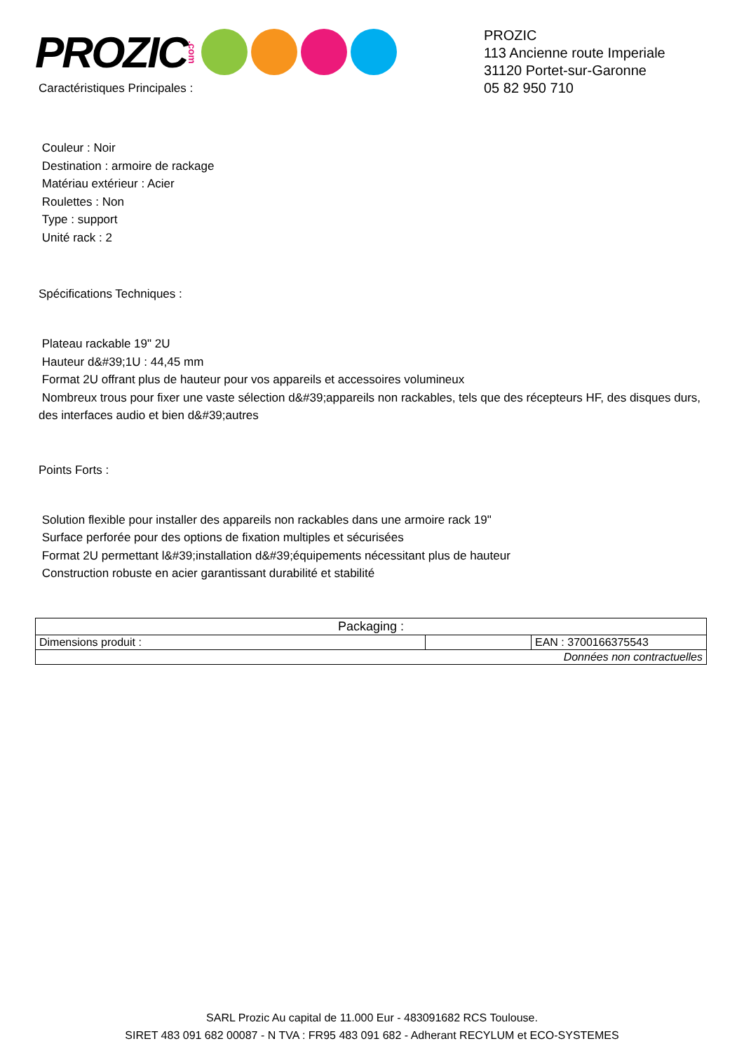PROZIC.com
Caractéristiques Principales :
PROZIC
113 Ancienne route Imperiale
31120 Portet-sur-Garonne
05 82 950 710
Couleur : Noir
Destination : armoire de rackage
Matériau extérieur : Acier
Roulettes : Non
Type : support
Unité rack : 2
Spécifications Techniques :
Plateau rackable 19" 2U
Hauteur d&#39;1U : 44,45 mm
Format 2U offrant plus de hauteur pour vos appareils et accessoires volumineux
Nombreux trous pour fixer une vaste sélection d&#39;appareils non rackables, tels que des récepteurs HF, des disques durs, des interfaces audio et bien d&#39;autres
Points Forts :
Solution flexible pour installer des appareils non rackables dans une armoire rack 19"
Surface perforée pour des options de fixation multiples et sécurisées
Format 2U permettant l&#39;installation d&#39;équipements nécessitant plus de hauteur
Construction robuste en acier garantissant durabilité et stabilité
| Packaging : | | |
| Dimensions produit : | | EAN : 3700166375543 |
| Données non contractuelles | | |
SARL Prozic Au capital de 11.000 Eur - 483091682 RCS Toulouse.
SIRET 483 091 682 00087 - N TVA : FR95 483 091 682 - Adherant RECYLUM et ECO-SYSTEMES